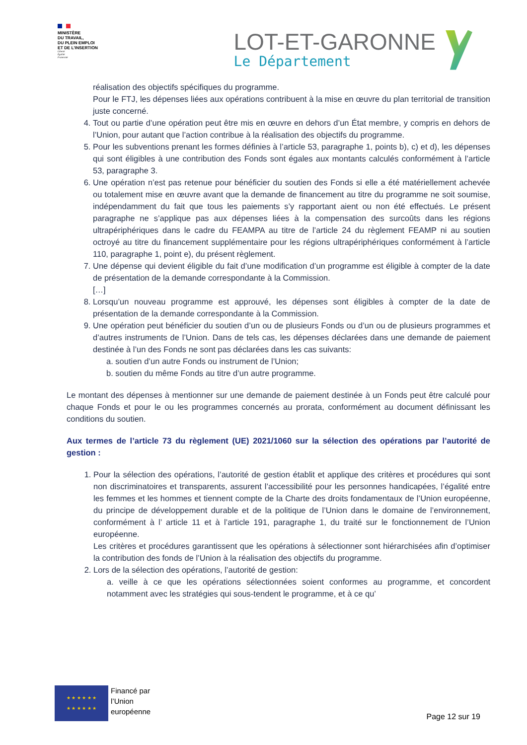MINISTÈRE
DU TRAVAIL,
DU PLEIN EMPLOI
ET DE L'INSERTION
Liberté
Égalité
Fraternité
LOT-ET-GARONNE
Le Département
réalisation des objectifs spécifiques du programme.
Pour le FTJ, les dépenses liées aux opérations contribuent à la mise en œuvre du plan territorial de transition juste concerné.
4. Tout ou partie d’une opération peut être mis en œuvre en dehors d’un État membre, y compris en dehors de l’Union, pour autant que l’action contribue à la réalisation des objectifs du programme.
5. Pour les subventions prenant les formes définies à l’article 53, paragraphe 1, points b), c) et d), les dépenses qui sont éligibles à une contribution des Fonds sont égales aux montants calculés conformément à l’article 53, paragraphe 3.
6. Une opération n’est pas retenue pour bénéficier du soutien des Fonds si elle a été matériellement achevée ou totalement mise en œuvre avant que la demande de financement au titre du programme ne soit soumise, indépendamment du fait que tous les paiements s’y rapportant aient ou non été effectués. Le présent paragraphe ne s’applique pas aux dépenses liées à la compensation des surcoûts dans les régions ultrapériphériques dans le cadre du FEAMPA au titre de l’article 24 du règlement FEAMP ni au soutien octroyé au titre du financement supplémentaire pour les régions ultrapériphériques conformément à l’article 110, paragraphe 1, point e), du présent règlement.
7. Une dépense qui devient éligible du fait d’une modification d’un programme est éligible à compter de la date de présentation de la demande correspondante à la Commission.
[…]
8. Lorsqu’un nouveau programme est approuvé, les dépenses sont éligibles à compter de la date de présentation de la demande correspondante à la Commission.
9. Une opération peut bénéficier du soutien d’un ou de plusieurs Fonds ou d’un ou de plusieurs programmes et d’autres instruments de l’Union. Dans de tels cas, les dépenses déclarées dans une demande de paiement destinée à l’un des Fonds ne sont pas déclarées dans les cas suivants:
a. soutien d’un autre Fonds ou instrument de l’Union;
b. soutien du même Fonds au titre d’un autre programme.
Le montant des dépenses à mentionner sur une demande de paiement destinée à un Fonds peut être calculé pour chaque Fonds et pour le ou les programmes concernés au prorata, conformément au document définissant les conditions du soutien.
Aux termes de l’article 73 du règlement (UE) 2021/1060 sur la sélection des opérations par l’autorité de gestion :
1. Pour la sélection des opérations, l’autorité de gestion établit et applique des critères et procédures qui sont non discriminatoires et transparents, assurent l’accessibilité pour les personnes handicapées, l’égalité entre les femmes et les hommes et tiennent compte de la Charte des droits fondamentaux de l’Union européenne, du principe de développement durable et de la politique de l’Union dans le domaine de l’environnement, conformément à l’ article 11 et à l’article 191, paragraphe 1, du traité sur le fonctionnement de l’Union européenne.
Les critères et procédures garantissent que les opérations à sélectionner sont hiérarchisées afin d’optimiser la contribution des fonds de l’Union à la réalisation des objectifs du programme.
2. Lors de la sélection des opérations, l’autorité de gestion:
a. veille à ce que les opérations sélectionnées soient conformes au programme, et concordent notamment avec les stratégies qui sous-tendent le programme, et à ce qu’
★ ★ ★ ★ ★ ★
★ ★ ★ ★ ★ ★
Financé par
l’Union
européenne
Page 12 sur 19